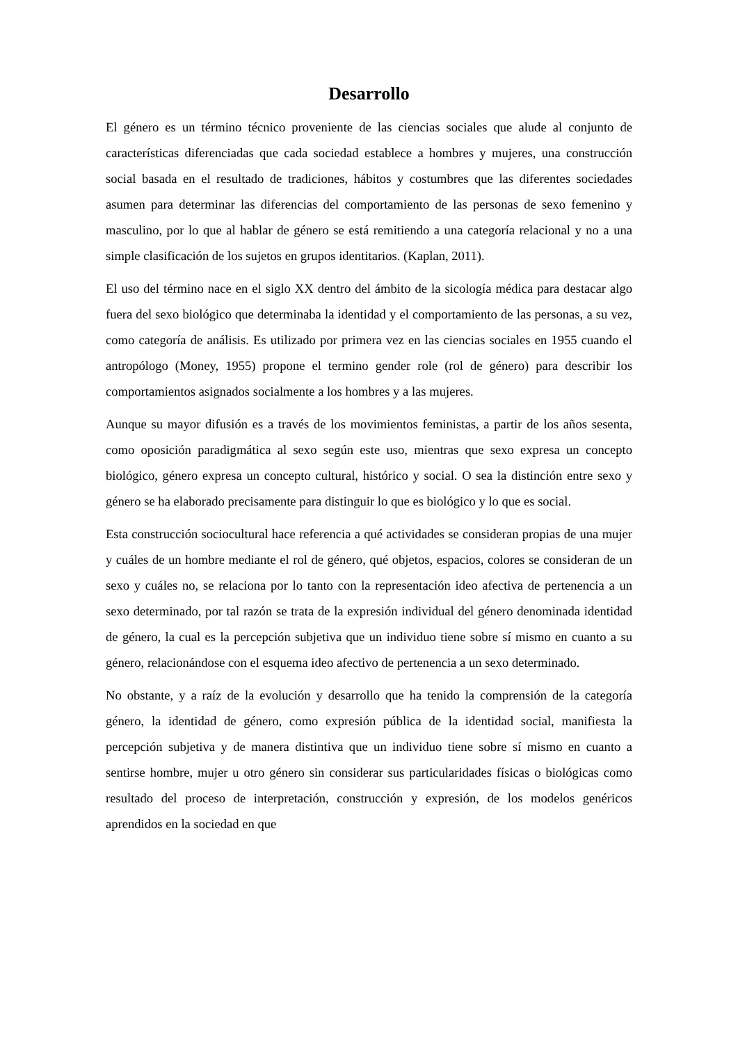Desarrollo
El género es un término técnico proveniente de las ciencias sociales que alude al conjunto de características diferenciadas que cada sociedad establece a hombres y mujeres, una construcción social basada en el resultado de tradiciones, hábitos y costumbres que las diferentes sociedades asumen para determinar las diferencias del comportamiento de las personas de sexo femenino y masculino, por lo que al hablar de género se está remitiendo a una categoría relacional y no a una simple clasificación de los sujetos en grupos identitarios. (Kaplan, 2011).
El uso del término nace en el siglo XX dentro del ámbito de la sicología médica para destacar algo fuera del sexo biológico que determinaba la identidad y el comportamiento de las personas, a su vez, como categoría de análisis. Es utilizado por primera vez en las ciencias sociales en 1955 cuando el antropólogo (Money, 1955) propone el termino gender role (rol de género) para describir los comportamientos asignados socialmente a los hombres y a las mujeres.
Aunque su mayor difusión es a través de los movimientos feministas, a partir de los años sesenta, como oposición paradigmática al sexo según este uso, mientras que sexo expresa un concepto biológico, género expresa un concepto cultural, histórico y social. O sea la distinción entre sexo y género se ha elaborado precisamente para distinguir lo que es biológico y lo que es social.
Esta construcción sociocultural hace referencia a qué actividades se consideran propias de una mujer y cuáles de un hombre mediante el rol de género, qué objetos, espacios, colores se consideran de un sexo y cuáles no, se relaciona por lo tanto con la representación ideo afectiva de pertenencia a un sexo determinado, por tal razón se trata de la expresión individual del género denominada identidad de género, la cual es la percepción subjetiva que un individuo tiene sobre sí mismo en cuanto a su género, relacionándose con el esquema ideo afectivo de pertenencia a un sexo determinado.
No obstante, y a raíz de la evolución y desarrollo que ha tenido la comprensión de la categoría género, la identidad de género, como expresión pública de la identidad social, manifiesta la percepción subjetiva y de manera distintiva que un individuo tiene sobre sí mismo en cuanto a sentirse hombre, mujer u otro género sin considerar sus particularidades físicas o biológicas como resultado del proceso de interpretación, construcción y expresión, de los modelos genéricos aprendidos en la sociedad en que